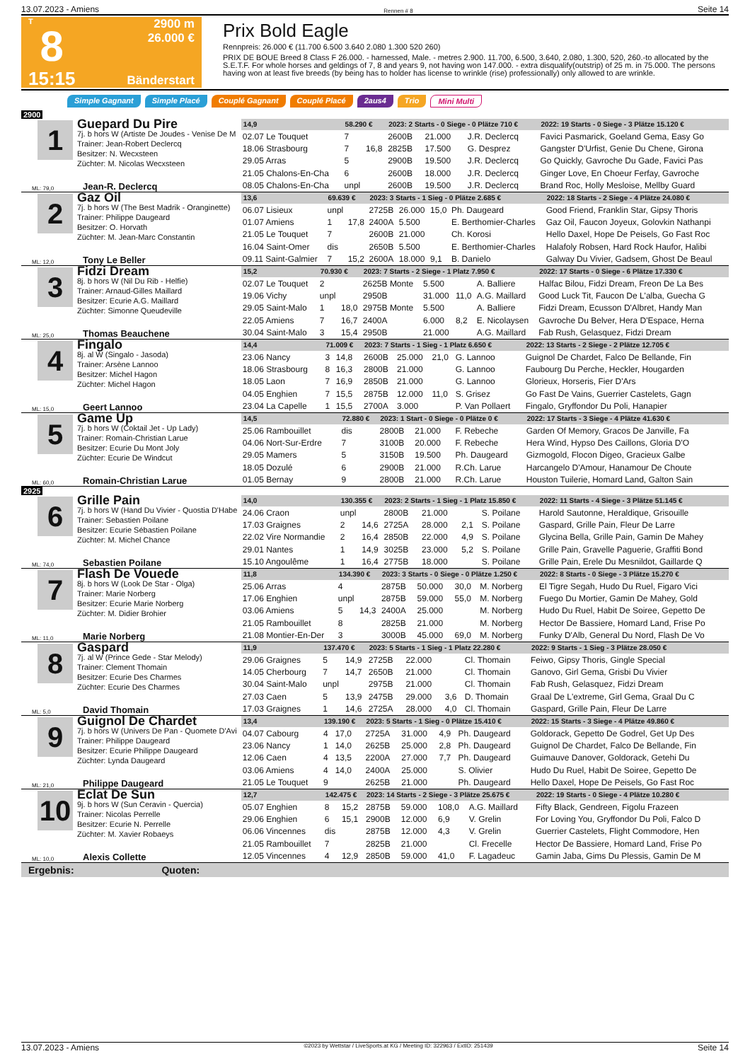13.07.2023 - Amiens Rennen # 8 Seite 14
T
8
15:15
2900 m
26.000 €
Bänderstart
Prix Bold Eagle
Rennpreis: 26.000 € (11.700 6.500 3.640 2.080 1.300 520 260)
PRIX DE BOUE Breed 8 Class F 26.000. - harnessed, Male. - metres 2.900. 11.700, 6.500, 3.640, 2.080, 1.300, 520, 260.-to allocated by the S.E.T.F. For whole horses and geldings of 7, 8 and years 9, not having won 147.000. - extra disqualify(outstrip) of 25 m. in 75.000. The persons having won at least five breeds (by being has to holder has license to wrinkle (rise) professionally) only allowed to are wrinkle.
Simple Gagnant Simple Placé Couplé Gagnant Couplé Placé 2aus4 Trio Mini Multi
2900
1
Guepard Du Pire
7j. b hors W (Artiste De Joudes - Venise De M
Trainer: Jean-Robert Declercq
Besitzer: N. Wecxsteen
Züchter: M. Nicolas Wecxsteen
ML: 79,0 Jean-R. Declercq
| 14,9 | 58.290 € | | 2023: 2 Starts - 0 Siege - 0 Plätze 710 € | | | | 2022: 19 Starts - 0 Siege - 3 Plätze 15.120 € |
| --- | --- | --- | --- | --- | --- | --- | --- |
| 02.07 Le Touquet | 7 | | 2600B | 21.000 | | J.R. Declercq | Favici Pasmarick, Goeland Gema, Easy Go |
| 18.06 Strasbourg | 7 | 16,8 | 2825B | 17.500 | | G. Desprez | Gangster D'Urfist, Genie Du Chene, Girona |
| 29.05 Arras | 5 | | 2900B | 19.500 | | J.R. Declercq | Go Quickly, Gavroche Du Gade, Favici Pas |
| 21.05 Chalons-En-Cha | 6 | | 2600B | 18.000 | | J.R. Declercq | Ginger Love, En Choeur Ferfay, Gavroche |
| 08.05 Chalons-En-Cha | unpl | | 2600B | 19.500 | | J.R. Declercq | Brand Roc, Holly Mesloise, Mellby Guard |
2
Gaz Oil
7j. b hors W (The Best Madrik - Oranginette)
Trainer: Philippe Daugeard
Besitzer: O. Horvath
Züchter: M. Jean-Marc Constantin
ML: 12,0 Tony Le Beller
| 13,6 | 69.639 € | | 2023: 3 Starts - 1 Sieg - 0 Plätze 2.685 € | | | | 2022: 18 Starts - 2 Siege - 4 Plätze 24.080 € |
| --- | --- | --- | --- | --- | --- | --- | --- |
| 06.07 Lisieux | unpl | | 2725B | 26.000 | 15,0 | Ph. Daugeard | Good Friend, Franklin Star, Gipsy Thoris |
| 01.07 Amiens | 1 | 17,8 | 2400A | 5.500 | | E. Berthomier-Charles | Gaz Oil, Faucon Joyeux, Golovkin Nathanpi |
| 21.05 Le Touquet | 7 | | 2600B | 21.000 | | Ch. Korosi | Hello Daxel, Hope De Peisels, Go Fast Roc |
| 16.04 Saint-Omer | dis | | 2650B | 5.500 | | E. Berthomier-Charles | Halafoly Robsen, Hard Rock Haufor, Halibi |
| 09.11 Saint-Galmier | 7 | 15,2 | 2600A | 18.000 | 9,1 | B. Danielo | Galway Du Vivier, Gadsem, Ghost De Beaul |
3
Fidzi Dream
8j. b hors W (Nil Du Rib - Helfie)
Trainer: Arnaud-Gilles Maillard
Besitzer: Ecurie A.G. Maillard
Züchter: Simonne Queudeville
ML: 25,0 Thomas Beauchene
| 15,2 | 70.930 € | | 2023: 7 Starts - 2 Siege - 1 Platz 7.950 € | | | | 2022: 17 Starts - 0 Siege - 6 Plätze 17.330 € |
| --- | --- | --- | --- | --- | --- | --- | --- |
| 02.07 Le Touquet | 2 | | 2625B Monte | 5.500 | | A. Balliere | Halfac Bilou, Fidzi Dream, Freon De La Bes |
| 19.06 Vichy | unpl | | 2950B | 31.000 | 11,0 | A.G. Maillard | Good Luck Tit, Faucon De L'alba, Guecha G |
| 29.05 Saint-Malo | 1 | 18,0 | 2975B Monte | 5.500 | | A. Balliere | Fidzi Dream, Ecusson D'Albret, Handy Man |
| 22.05 Amiens | 7 | 16,7 | 2400A | 6.000 | 8,2 | E. Nicolaysen | Gavroche Du Belver, Hera D'Espace, Herna |
| 30.04 Saint-Malo | 3 | 15,4 | 2950B | 21.000 | | A.G. Maillard | Fab Rush, Gelasquez, Fidzi Dream |
4
Fingalo
8j. al W (Singalo - Jasoda)
Trainer: Arsène Lannoo
Besitzer: Michel Hagon
Züchter: Michel Hagon
ML: 15,0 Geert Lannoo
| 14,4 | 71.009 € | | 2023: 7 Starts - 1 Sieg - 1 Platz 6.650 € | | | | 2022: 13 Starts - 2 Siege - 2 Plätze 12.705 € |
| --- | --- | --- | --- | --- | --- | --- | --- |
| 23.06 Nancy | 3 | 14,8 | 2600B | 25.000 | 21,0 | G. Lannoo | Guignol De Chardet, Falco De Bellande, Fin |
| 18.06 Strasbourg | 8 | 16,3 | 2800B | 21.000 | | G. Lannoo | Faubourg Du Perche, Heckler, Hougarden |
| 18.05 Laon | 7 | 16,9 | 2850B | 21.000 | | G. Lannoo | Glorieux, Horseris, Fier D'Ars |
| 04.05 Enghien | 7 | 15,5 | 2875B | 12.000 | 11,0 | S. Grisez | Go Fast De Vains, Guerrier Castelets, Gagn |
| 23.04 La Capelle | 1 | 15,5 | 2700A | 3.000 | | P. Van Pollaert | Fingalo, Gryffondor Du Poli, Hanapier |
5
Game Up
7j. b hors W (Coktail Jet - Up Lady)
Trainer: Romain-Christian Larue
Besitzer: Ecurie Du Mont Joly
Züchter: Ecurie De Windcut
ML: 60,0 Romain-Christian Larue
| 14,5 | 72.880 € | | 2023: 1 Start - 0 Siege - 0 Plätze 0 € | | | | 2022: 17 Starts - 3 Siege - 4 Plätze 41.630 € |
| --- | --- | --- | --- | --- | --- | --- | --- |
| 25.06 Rambouillet | dis | | 2800B | 21.000 | | F. Rebeche | Garden Of Memory, Gracos De Janville, Fa |
| 04.06 Nort-Sur-Erdre | 7 | | 3100B | 20.000 | | F. Rebeche | Hera Wind, Hypso Des Caillons, Gloria D'O |
| 29.05 Mamers | 5 | | 3150B | 19.500 | | Ph. Daugeard | Gizmogold, Flocon Digeo, Gracieux Galbe |
| 18.05 Dozulé | 6 | | 2900B | 21.000 | | R.Ch. Larue | Harcangelo D'Amour, Hanamour De Choute |
| 01.05 Bernay | 9 | | 2800B | 21.000 | | R.Ch. Larue | Houston Tuilerie, Homard Land, Galton Sain |
2925
6
Grille Pain
7j. b hors W (Hand Du Vivier - Quostia D'Habe
Trainer: Sebastien Poilane
Besitzer: Ecurie Sébastien Poilane
Züchter: M. Michel Chance
ML: 74,0 Sebastien Poilane
| 14,0 | 130.355 € | | 2023: 2 Starts - 1 Sieg - 1 Platz 15.850 € | | | | 2022: 11 Starts - 4 Siege - 3 Plätze 51.145 € |
| --- | --- | --- | --- | --- | --- | --- | --- |
| 24.06 Craon | unpl | | 2800B | 21.000 | | S. Poilane | Harold Sautonne, Heraldique, Grisouille |
| 17.03 Graignes | 2 | 14,6 | 2725A | 28.000 | 2,1 | S. Poilane | Gaspard, Grille Pain, Fleur De Larre |
| 22.02 Vire Normandie | 2 | 16,4 | 2850B | 22.000 | 4,9 | S. Poilane | Glycina Bella, Grille Pain, Gamin De Mahey |
| 29.01 Nantes | 1 | 14,9 | 3025B | 23.000 | 5,2 | S. Poilane | Grille Pain, Gravelle Paguerie, Graffiti Bond |
| 15.10 Angoulême | 1 | 16,4 | 2775B | 18.000 | | S. Poilane | Grille Pain, Erele Du Mesnildot, Gaillarde Q |
7
Flash De Vouede
8j. b hors W (Look De Star - Olga)
Trainer: Marie Norberg
Besitzer: Ecurie Marie Norberg
Züchter: M. Didier Brohier
ML: 11,0 Marie Norberg
| 11,8 | 134.390 € | | 2023: 3 Starts - 0 Siege - 0 Plätze 1.250 € | | | | 2022: 8 Starts - 0 Siege - 3 Plätze 15.270 € |
| --- | --- | --- | --- | --- | --- | --- | --- |
| 25.06 Arras | 4 | | 2875B | 50.000 | 30,0 | M. Norberg | El Tigre Segah, Hudo Du Ruel, Figaro Vici |
| 17.06 Enghien | unpl | | 2875B | 59.000 | 55,0 | M. Norberg | Fuego Du Mortier, Gamin De Mahey, Gold |
| 03.06 Amiens | 5 | 14,3 | 2400A | 25.000 | | M. Norberg | Hudo Du Ruel, Habit De Soiree, Gepetto De |
| 21.05 Rambouillet | 8 | | 2825B | 21.000 | | M. Norberg | Hector De Bassiere, Homard Land, Frise Po |
| 21.08 Montier-En-Der | 3 | | 3000B | 45.000 | 69,0 | M. Norberg | Funky D'Alb, General Du Nord, Flash De Vo |
8
Gaspard
7j. al W (Prince Gede - Star Melody)
Trainer: Clement Thomain
Besitzer: Ecurie Des Charmes
Züchter: Ecurie Des Charmes
ML: 5,0 David Thomain
| 11,9 | 137.470 € | | 2023: 5 Starts - 1 Sieg - 1 Platz 22.280 € | | | | 2022: 9 Starts - 1 Sieg - 3 Plätze 28.050 € |
| --- | --- | --- | --- | --- | --- | --- | --- |
| 29.06 Graignes | 5 | 14,9 | 2725B | 22.000 | | Cl. Thomain | Feiwo, Gipsy Thoris, Gingle Special |
| 14.05 Cherbourg | 7 | 14,7 | 2650B | 21.000 | | Cl. Thomain | Ganovo, Girl Gema, Grisbi Du Vivier |
| 30.04 Saint-Malo | unpl | | 2975B | 21.000 | | Cl. Thomain | Fab Rush, Gelasquez, Fidzi Dream |
| 27.03 Caen | 5 | 13,9 | 2475B | 29.000 | 3,6 | D. Thomain | Graal De L'extreme, Girl Gema, Graal Du C |
| 17.03 Graignes | 1 | 14,6 | 2725A | 28.000 | 4,0 | Cl. Thomain | Gaspard, Grille Pain, Fleur De Larre |
9
Guignol De Chardet
7j. b hors W (Univers De Pan - Quomete D'Avi
Trainer: Philippe Daugeard
Besitzer: Ecurie Philippe Daugeard
Züchter: Lynda Daugeard
ML: 21,0 Philippe Daugeard
| 13,4 | 139.190 € | | 2023: 5 Starts - 1 Sieg - 0 Plätze 15.410 € | | | | 2022: 15 Starts - 3 Siege - 4 Plätze 49.860 € |
| --- | --- | --- | --- | --- | --- | --- | --- |
| 04.07 Cabourg | 4 | 17,0 | 2725A | 31.000 | 4,9 | Ph. Daugeard | Goldorack, Gepetto De Godrel, Get Up Des |
| 23.06 Nancy | 1 | 14,0 | 2625B | 25.000 | 2,8 | Ph. Daugeard | Guignol De Chardet, Falco De Bellande, Fin |
| 12.06 Caen | 4 | 13,5 | 2200A | 27.000 | 7,7 | Ph. Daugeard | Guimauve Danover, Goldorack, Getehi Du |
| 03.06 Amiens | 4 | 14,0 | 2400A | 25.000 | | S. Olivier | Hudo Du Ruel, Habit De Soiree, Gepetto De |
| 21.05 Le Touquet | 9 | | 2625B | 21.000 | | Ph. Daugeard | Hello Daxel, Hope De Peisels, Go Fast Roc |
10
Eclat De Sun
9j. b hors W (Sun Ceravin - Quercia)
Trainer: Nicolas Perrelle
Besitzer: Ecurie N. Perrelle
Züchter: M. Xavier Robaeys
ML: 10,0 Alexis Collette
| 12,7 | 142.475 € | | 2023: 14 Starts - 2 Siege - 3 Plätze 25.675 € | | | | 2022: 19 Starts - 0 Siege - 4 Plätze 10.280 € |
| --- | --- | --- | --- | --- | --- | --- | --- |
| 05.07 Enghien | 8 | 15,2 | 2875B | 59.000 | 108,0 | A.G. Maillard | Fifty Black, Gendreen, Figolu Frazeen |
| 29.06 Enghien | 6 | 15,1 | 2900B | 12.000 | 6,9 | V. Grelin | For Loving You, Gryffondor Du Poli, Falco D |
| 06.06 Vincennes | dis | | 2875B | 12.000 | 4,3 | V. Grelin | Guerrier Castelets, Flight Commodore, Hen |
| 21.05 Rambouillet | 7 | | 2825B | 21.000 | | Cl. Frecelle | Hector De Bassiere, Homard Land, Frise Po |
| 12.05 Vincennes | 4 | 12,9 | 2850B | 59.000 | 41,0 | F. Lagadeuc | Gamin Jaba, Gims Du Plessis, Gamin De M |
Ergebnis: Quoten:
13.07.2023 - Amiens ©2023 by Wettstar / LiveSports.at KG / Meeting ID: 322963 / ExtID: 251439 Seite 14